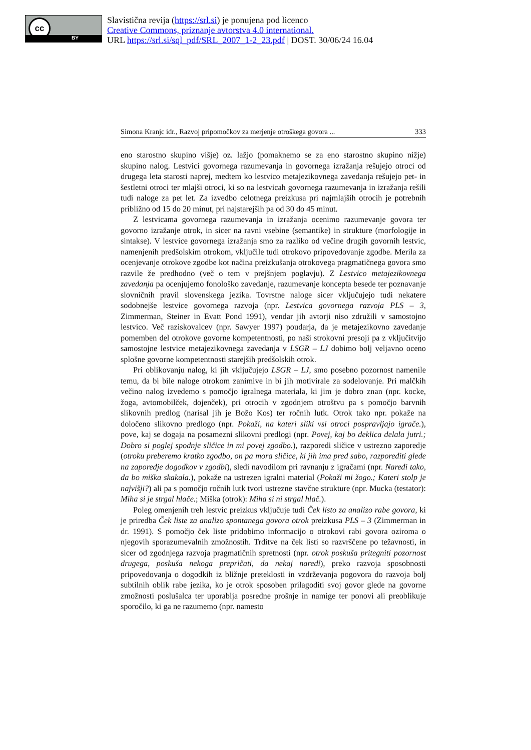cc
BY
Slavistična revija (https://srl.si) je ponujena pod licenco
Creative Commons, priznanje avtorstva 4.0 international.
URL https://srl.si/sql_pdf/SRL_2007_1-2_23.pdf | DOST. 30/06/24 16.04
Simona Kranjc idr., Razvoj pripomočkov za merjenje otroškega govora ... 333
eno starostno skupino višje) oz. lažjo (pomaknemo se za eno starostno skupino nižje) skupino nalog. Lestvici govornega razumevanja in govornega izražanja rešujejo otroci od drugega leta starosti naprej, medtem ko lestvico metajezikovnega zavedanja rešujejo pet- in šestletni otroci ter mlajši otroci, ki so na lestvicah govornega razumevanja in izražanja rešili tudi naloge za pet let. Za izvedbo celotnega preizkusa pri najmlajših otrocih je potrebnih približno od 15 do 20 minut, pri najstarejših pa od 30 do 45 minut.
Z lestvicama govornega razumevanja in izražanja ocenimo razumevanje govora ter govorno izražanje otrok, in sicer na ravni vsebine (semantike) in strukture (morfologije in sintakse). V lestvice govornega izražanja smo za razliko od večine drugih govornih lestvic, namenjenih predšolskim otrokom, vključile tudi otrokovo pripovedovanje zgodbe. Merila za ocenjevanje otrokove zgodbe kot načina preizkušanja otrokovega pragmatičnega govora smo razvile že predhodno (več o tem v prejšnjem poglavju). Z Lestvico metajezikovnega zavedanja pa ocenjujemo fonološko zavedanje, razumevanje koncepta besede ter poznavanje slovničnih pravil slovenskega jezika. Tovrstne naloge sicer vključujejo tudi nekatere sodobnejše lestvice govornega razvoja (npr. Lestvica govornega razvoja PLS – 3, Zimmerman, Steiner in Evatt Pond 1991), vendar jih avtorji niso združili v samostojno lestvico. Več raziskovalcev (npr. Sawyer 1997) poudarja, da je metajezikovno zavedanje pomemben del otrokove govorne kompetentnosti, po naši strokovni presoji pa z vključitvijo samostojne lestvice metajezikovnega zavedanja v LSGR – LJ dobimo bolj veljavno oceno splošne govorne kompetentnosti starejših predšolskih otrok.
Pri oblikovanju nalog, ki jih vključujejo LSGR – LJ, smo posebno pozornost namenile temu, da bi bile naloge otrokom zanimive in bi jih motivirale za sodelovanje. Pri malčkih večino nalog izvedemo s pomočjo igralnega materiala, ki jim je dobro znan (npr. kocke, žoga, avtomobilček, dojenček), pri otrocih v zgodnjem otroštvu pa s pomočjo barvnih slikovnih predlog (narisal jih je Božo Kos) ter ročnih lutk. Otrok tako npr. pokaže na določeno slikovno predlogo (npr. Pokaži, na kateri sliki vsi otroci pospravljajo igrače.), pove, kaj se dogaja na posamezni slikovni predlogi (npr. Povej, kaj bo deklica delala jutri.; Dobro si poglej spodnje sličice in mi povej zgodbo.), razporedi sličice v ustrezno zaporedje (otroku preberemo kratko zgodbo, on pa mora sličice, ki jih ima pred sabo, razporediti glede na zaporedje dogodkov v zgodbi), sledi navodilom pri ravnanju z igračami (npr. Naredi tako, da bo miška skakala.), pokaže na ustrezen igralni material (Pokaži mi žogo.; Kateri stolp je najvišji?) ali pa s pomočjo ročnih lutk tvori ustrezne stavčne strukture (npr. Mucka (testator): Miha si je strgal hlače.; Miška (otrok): Miha si ni strgal hlač.).
Poleg omenjenih treh lestvic preizkus vključuje tudi Ček listo za analizo rabe govora, ki je priredba Ček liste za analizo spontanega govora otrok preizkusa PLS – 3 (Zimmerman in dr. 1991). S pomočjo ček liste pridobimo informacijo o otrokovi rabi govora oziroma o njegovih sporazumevalnih zmožnostih. Trditve na ček listi so razvrščene po težavnosti, in sicer od zgodnjega razvoja pragmatičnih spretnosti (npr. otrok poskuša pritegniti pozornost drugega, poskuša nekoga prepričati, da nekaj naredi), preko razvoja sposobnosti pripovedovanja o dogodkih iz bližnje preteklosti in vzdrževanja pogovora do razvoja bolj subtilnih oblik rabe jezika, ko je otrok sposoben prilagoditi svoj govor glede na govorne zmožnosti poslušalca ter uporablja posredne prošnje in namige ter ponovi ali preoblikuje sporočilo, ki ga ne razumemo (npr. namesto